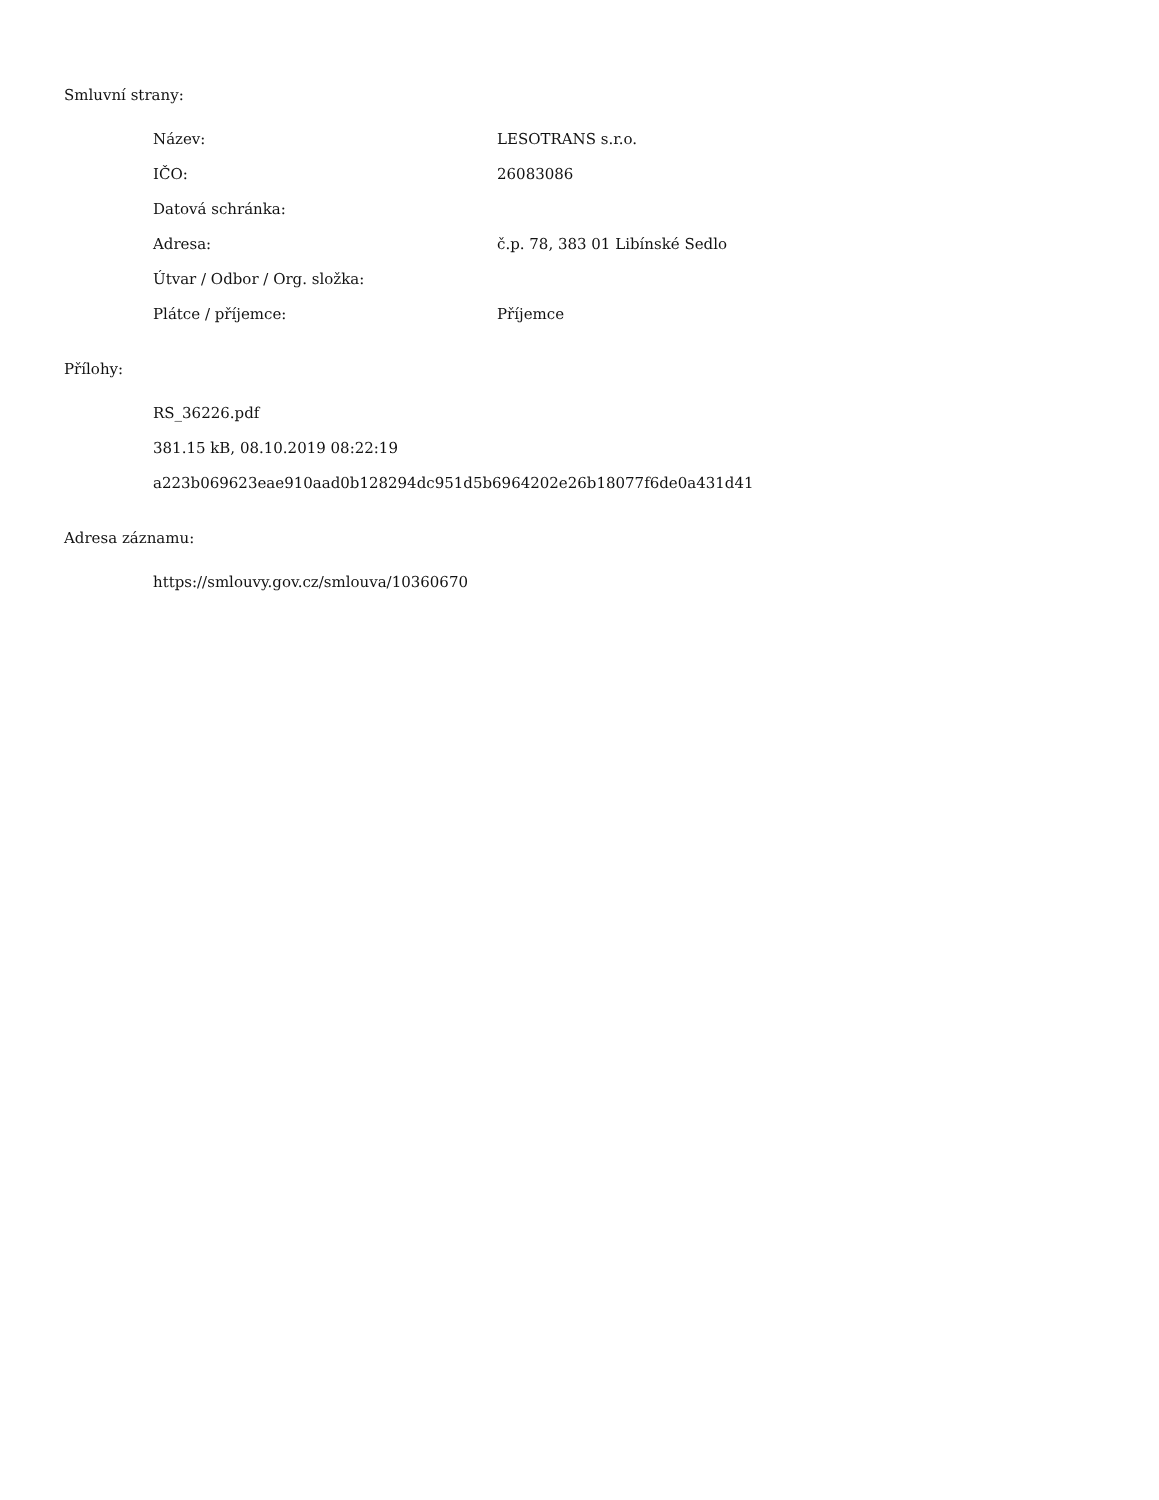Smluvní strany:
| Název: | LESOTRANS s.r.o. |
| IČO: | 26083086 |
| Datová schránka: | |
| Adresa: | č.p. 78, 383 01 Libínské Sedlo |
| Útvar / Odbor / Org. složka: | |
| Plátce / příjemce: | Příjemce |
Přílohy:
RS_36226.pdf
381.15 kB, 08.10.2019 08:22:19
a223b069623eae910aad0b128294dc951d5b6964202e26b18077f6de0a431d41
Adresa záznamu:
https://smlouvy.gov.cz/smlouva/10360670